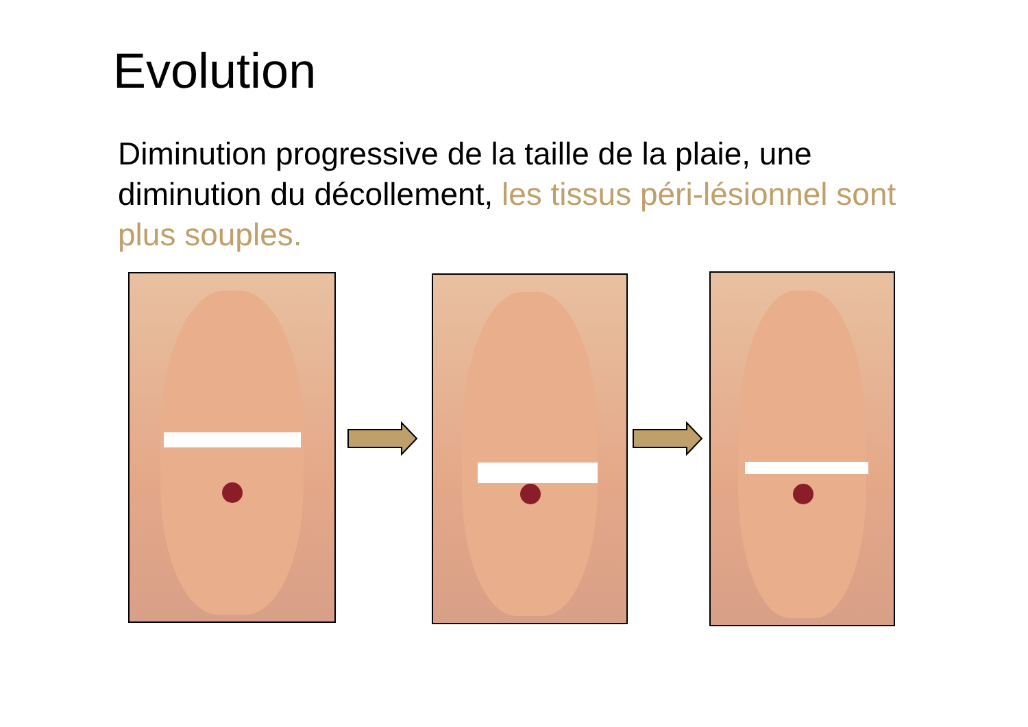Evolution
Diminution progressive de la taille de la plaie, une diminution du décollement, les tissus péri-lésionnel sont plus souples.